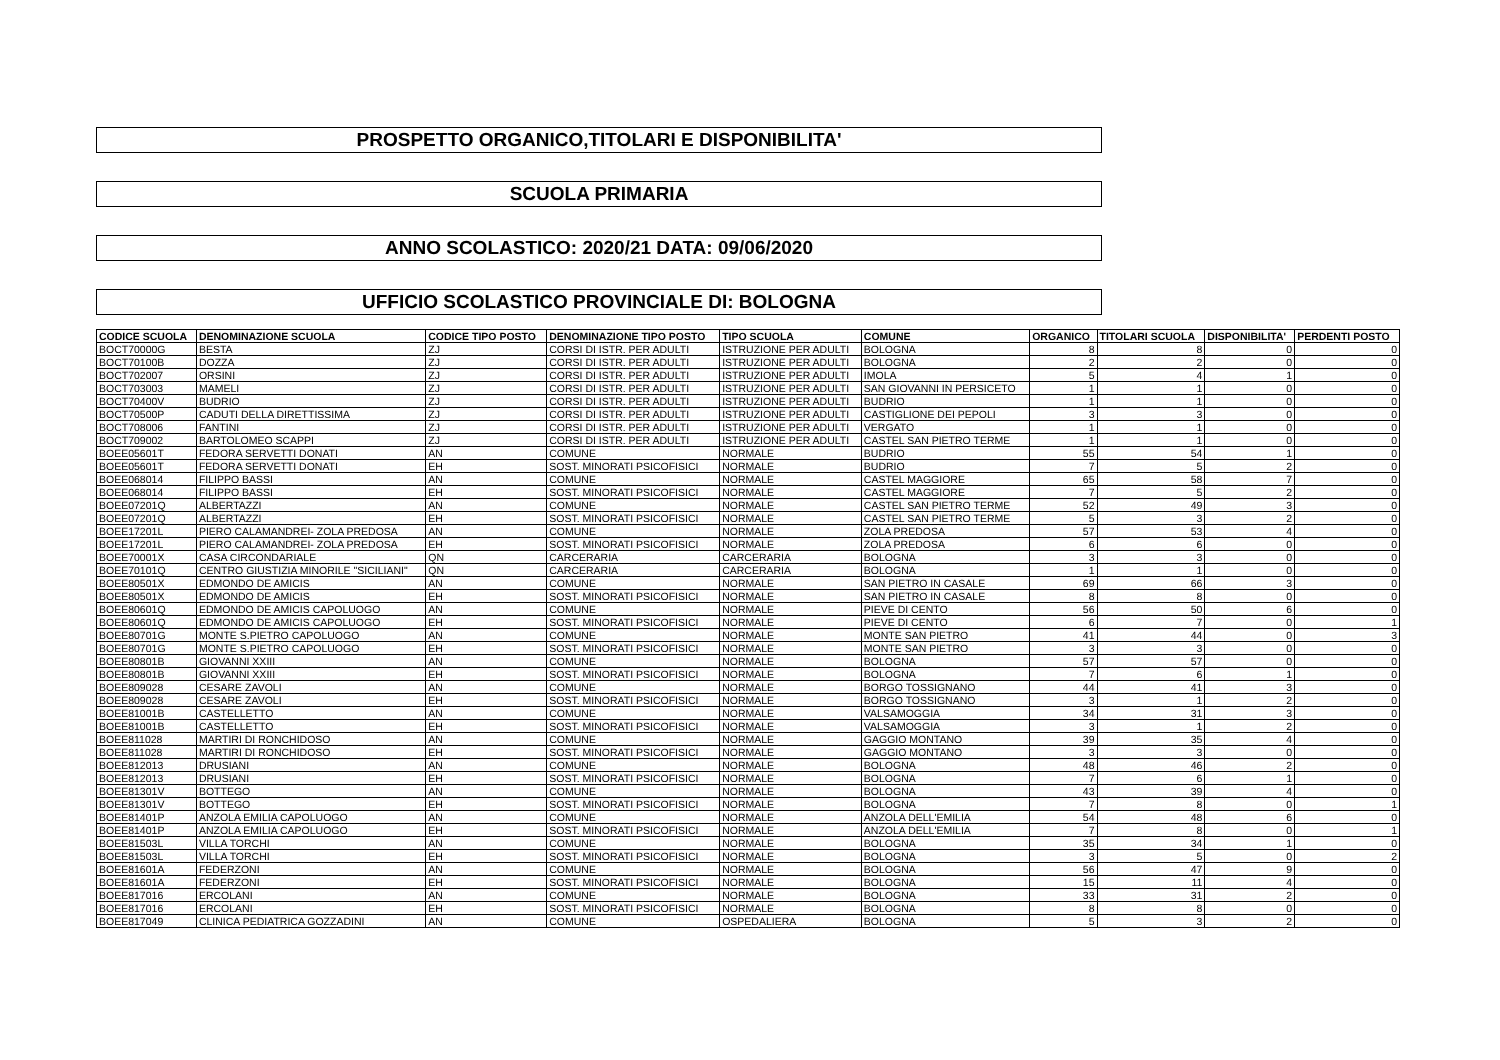PROSPETTO ORGANICO,TITOLARI E DISPONIBILITA'
SCUOLA PRIMARIA
ANNO SCOLASTICO: 2020/21 DATA: 09/06/2020
UFFICIO SCOLASTICO PROVINCIALE DI: BOLOGNA
| CODICE SCUOLA | DENOMINAZIONE SCUOLA | CODICE TIPO POSTO | DENOMINAZIONE TIPO POSTO | TIPO SCUOLA | COMUNE | ORGANICO | TITOLARI SCUOLA | DISPONIBILITA' | PERDENTI POSTO |
| --- | --- | --- | --- | --- | --- | --- | --- | --- | --- |
| BOCT70000G | BESTA | ZJ | CORSI DI ISTR. PER ADULTI | ISTRUZIONE PER ADULTI | BOLOGNA | 8 | 8 | 0 | 0 |
| BOCT70100B | DOZZA | ZJ | CORSI DI ISTR. PER ADULTI | ISTRUZIONE PER ADULTI | BOLOGNA | 2 | 2 | 0 | 0 |
| BOCT702007 | ORSINI | ZJ | CORSI DI ISTR. PER ADULTI | ISTRUZIONE PER ADULTI | IMOLA | 5 | 4 | 1 | 0 |
| BOCT703003 | MAMELI | ZJ | CORSI DI ISTR. PER ADULTI | ISTRUZIONE PER ADULTI | SAN GIOVANNI IN PERSICETO | 1 | 1 | 0 | 0 |
| BOCT70400V | BUDRIO | ZJ | CORSI DI ISTR. PER ADULTI | ISTRUZIONE PER ADULTI | BUDRIO | 1 | 1 | 0 | 0 |
| BOCT70500P | CADUTI DELLA DIRETTISSIMA | ZJ | CORSI DI ISTR. PER ADULTI | ISTRUZIONE PER ADULTI | CASTIGLIONE DEI PEPOLI | 3 | 3 | 0 | 0 |
| BOCT708006 | FANTINI | ZJ | CORSI DI ISTR. PER ADULTI | ISTRUZIONE PER ADULTI | VERGATO | 1 | 1 | 0 | 0 |
| BOCT709002 | BARTOLOMEO SCAPPI | ZJ | CORSI DI ISTR. PER ADULTI | ISTRUZIONE PER ADULTI | CASTEL SAN PIETRO TERME | 1 | 1 | 0 | 0 |
| BOEE05601T | FEDORA SERVETTI DONATI | AN | COMUNE | NORMALE | BUDRIO | 55 | 54 | 1 | 0 |
| BOEE05601T | FEDORA SERVETTI DONATI | EH | SOST. MINORATI PSICOFISICI | NORMALE | BUDRIO | 7 | 5 | 2 | 0 |
| BOEE068014 | FILIPPO BASSI | AN | COMUNE | NORMALE | CASTEL MAGGIORE | 65 | 58 | 7 | 0 |
| BOEE068014 | FILIPPO BASSI | EH | SOST. MINORATI PSICOFISICI | NORMALE | CASTEL MAGGIORE | 7 | 5 | 2 | 0 |
| BOEE07201Q | ALBERTAZZI | AN | COMUNE | NORMALE | CASTEL SAN PIETRO TERME | 52 | 49 | 3 | 0 |
| BOEE07201Q | ALBERTAZZI | EH | SOST. MINORATI PSICOFISICI | NORMALE | CASTEL SAN PIETRO TERME | 5 | 3 | 2 | 0 |
| BOEE17201L | PIERO CALAMANDREI- ZOLA PREDOSA | AN | COMUNE | NORMALE | ZOLA PREDOSA | 57 | 53 | 4 | 0 |
| BOEE17201L | PIERO CALAMANDREI- ZOLA PREDOSA | EH | SOST. MINORATI PSICOFISICI | NORMALE | ZOLA PREDOSA | 6 | 6 | 0 | 0 |
| BOEE70001X | CASA CIRCONDARIALE | QN | CARCERARIA | CARCERARIA | BOLOGNA | 3 | 3 | 0 | 0 |
| BOEE70101Q | CENTRO GIUSTIZIA MINORILE "SICILIANI" | QN | CARCERARIA | CARCERARIA | BOLOGNA | 1 | 1 | 0 | 0 |
| BOEE80501X | EDMONDO DE AMICIS | AN | COMUNE | NORMALE | SAN PIETRO IN CASALE | 69 | 66 | 3 | 0 |
| BOEE80501X | EDMONDO DE AMICIS | EH | SOST. MINORATI PSICOFISICI | NORMALE | SAN PIETRO IN CASALE | 8 | 8 | 0 | 0 |
| BOEE80601Q | EDMONDO DE AMICIS CAPOLUOGO | AN | COMUNE | NORMALE | PIEVE DI CENTO | 56 | 50 | 6 | 0 |
| BOEE80601Q | EDMONDO DE AMICIS CAPOLUOGO | EH | SOST. MINORATI PSICOFISICI | NORMALE | PIEVE DI CENTO | 6 | 7 | 0 | 1 |
| BOEE80701G | MONTE S.PIETRO CAPOLUOGO | AN | COMUNE | NORMALE | MONTE SAN PIETRO | 41 | 44 | 0 | 3 |
| BOEE80701G | MONTE S.PIETRO CAPOLUOGO | EH | SOST. MINORATI PSICOFISICI | NORMALE | MONTE SAN PIETRO | 3 | 3 | 0 | 0 |
| BOEE80801B | GIOVANNI XXIII | AN | COMUNE | NORMALE | BOLOGNA | 57 | 57 | 0 | 0 |
| BOEE80801B | GIOVANNI XXIII | EH | SOST. MINORATI PSICOFISICI | NORMALE | BOLOGNA | 7 | 6 | 1 | 0 |
| BOEE809028 | CESARE ZAVOLI | AN | COMUNE | NORMALE | BORGO TOSSIGNANO | 44 | 41 | 3 | 0 |
| BOEE809028 | CESARE ZAVOLI | EH | SOST. MINORATI PSICOFISICI | NORMALE | BORGO TOSSIGNANO | 3 | 1 | 2 | 0 |
| BOEE81001B | CASTELLETTO | AN | COMUNE | NORMALE | VALSAMOGGIA | 34 | 31 | 3 | 0 |
| BOEE81001B | CASTELLETTO | EH | SOST. MINORATI PSICOFISICI | NORMALE | VALSAMOGGIA | 3 | 1 | 2 | 0 |
| BOEE811028 | MARTIRI DI RONCHIDOSO | AN | COMUNE | NORMALE | GAGGIO MONTANO | 39 | 35 | 4 | 0 |
| BOEE811028 | MARTIRI DI RONCHIDOSO | EH | SOST. MINORATI PSICOFISICI | NORMALE | GAGGIO MONTANO | 3 | 3 | 0 | 0 |
| BOEE812013 | DRUSIANI | AN | COMUNE | NORMALE | BOLOGNA | 48 | 46 | 2 | 0 |
| BOEE812013 | DRUSIANI | EH | SOST. MINORATI PSICOFISICI | NORMALE | BOLOGNA | 7 | 6 | 1 | 0 |
| BOEE81301V | BOTTEGO | AN | COMUNE | NORMALE | BOLOGNA | 43 | 39 | 4 | 0 |
| BOEE81301V | BOTTEGO | EH | SOST. MINORATI PSICOFISICI | NORMALE | BOLOGNA | 7 | 8 | 0 | 1 |
| BOEE81401P | ANZOLA EMILIA CAPOLUOGO | AN | COMUNE | NORMALE | ANZOLA DELL'EMILIA | 54 | 48 | 6 | 0 |
| BOEE81401P | ANZOLA EMILIA CAPOLUOGO | EH | SOST. MINORATI PSICOFISICI | NORMALE | ANZOLA DELL'EMILIA | 7 | 8 | 0 | 1 |
| BOEE81503L | VILLA TORCHI | AN | COMUNE | NORMALE | BOLOGNA | 35 | 34 | 1 | 0 |
| BOEE81503L | VILLA TORCHI | EH | SOST. MINORATI PSICOFISICI | NORMALE | BOLOGNA | 3 | 5 | 0 | 2 |
| BOEE81601A | FEDERZONI | AN | COMUNE | NORMALE | BOLOGNA | 56 | 47 | 9 | 0 |
| BOEE81601A | FEDERZONI | EH | SOST. MINORATI PSICOFISICI | NORMALE | BOLOGNA | 15 | 11 | 4 | 0 |
| BOEE817016 | ERCOLANI | AN | COMUNE | NORMALE | BOLOGNA | 33 | 31 | 2 | 0 |
| BOEE817016 | ERCOLANI | EH | SOST. MINORATI PSICOFISICI | NORMALE | BOLOGNA | 8 | 8 | 0 | 0 |
| BOEE817049 | CLINICA PEDIATRICA GOZZADINI | AN | COMUNE | OSPEDALIERA | BOLOGNA | 5 | 3 | 2 | 0 |